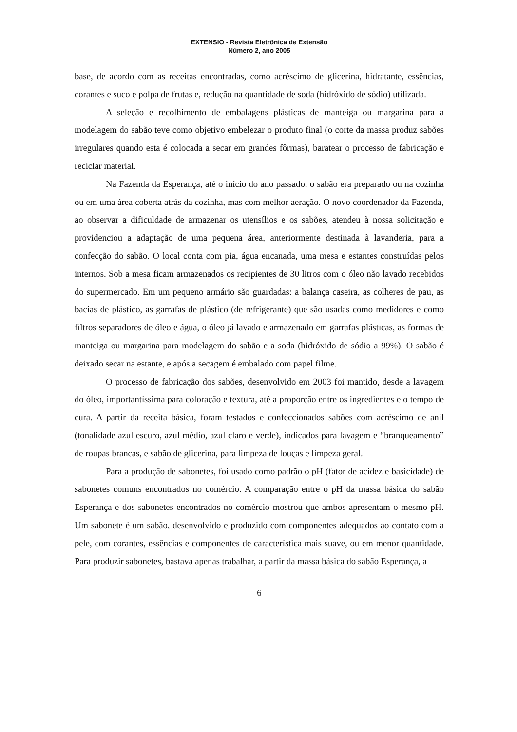EXTENSIO - Revista Eletrônica de Extensão
Número 2, ano 2005
base, de acordo com as receitas encontradas, como acréscimo de glicerina, hidratante, essências, corantes e suco e polpa de frutas e, redução na quantidade de soda (hidróxido de sódio) utilizada.
A seleção e recolhimento de embalagens plásticas de manteiga ou margarina para a modelagem do sabão teve como objetivo embelezar o produto final (o corte da massa produz sabões irregulares quando esta é colocada a secar em grandes fôrmas), baratear o processo de fabricação e reciclar material.
Na Fazenda da Esperança, até o início do ano passado, o sabão era preparado ou na cozinha ou em uma área coberta atrás da cozinha, mas com melhor aeração. O novo coordenador da Fazenda, ao observar a dificuldade de armazenar os utensílios e os sabões, atendeu à nossa solicitação e providenciou a adaptação de uma pequena área, anteriormente destinada à lavanderia, para a confecção do sabão. O local conta com pia, água encanada, uma mesa e estantes construídas pelos internos. Sob a mesa ficam armazenados os recipientes de 30 litros com o óleo não lavado recebidos do supermercado. Em um pequeno armário são guardadas: a balança caseira, as colheres de pau, as bacias de plástico, as garrafas de plástico (de refrigerante) que são usadas como medidores e como filtros separadores de óleo e água, o óleo já lavado e armazenado em garrafas plásticas, as formas de manteiga ou margarina para modelagem do sabão e a soda (hidróxido de sódio a 99%). O sabão é deixado secar na estante, e após a secagem é embalado com papel filme.
O processo de fabricação dos sabões, desenvolvido em 2003 foi mantido, desde a lavagem do óleo, importantíssima para coloração e textura, até a proporção entre os ingredientes e o tempo de cura. A partir da receita básica, foram testados e confeccionados sabões com acréscimo de anil (tonalidade azul escuro, azul médio, azul claro e verde), indicados para lavagem e “branqueamento” de roupas brancas, e sabão de glicerina, para limpeza de louças e limpeza geral.
Para a produção de sabonetes, foi usado como padrão o pH (fator de acidez e basicidade) de sabonetes comuns encontrados no comércio. A comparação entre o pH da massa básica do sabão Esperança e dos sabonetes encontrados no comércio mostrou que ambos apresentam o mesmo pH. Um sabonete é um sabão, desenvolvido e produzido com componentes adequados ao contato com a pele, com corantes, essências e componentes de característica mais suave, ou em menor quantidade. Para produzir sabonetes, bastava apenas trabalhar, a partir da massa básica do sabão Esperança, a
6